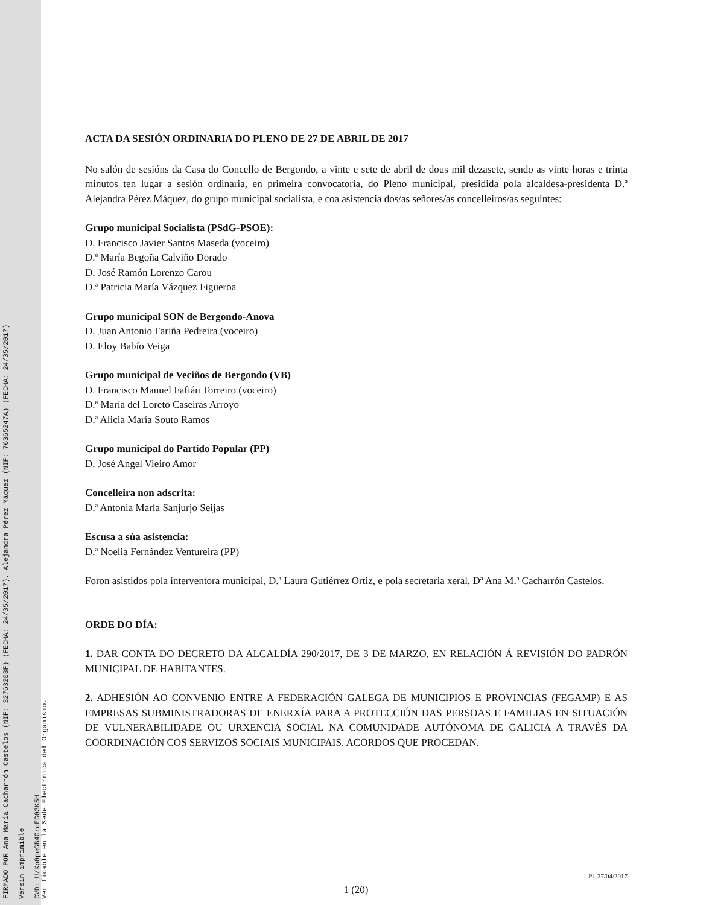FIRMADO POR Ana María Cacharrón Castelos (NIF: 32763208F) (FECHA: 24/05/2017), Alejandra Pérez Máquez (NIF: 76365247A) (FECHA: 24/05/2017)
Versin imprimible
CVD: U/Kp0peGB4GrqEG03K5H
Verificable en la Sede Electrnica del Organismo.
ACTA DA SESIÓN ORDINARIA DO PLENO DE 27 DE ABRIL DE 2017
No salón de sesións da Casa do Concello de Bergondo, a vinte e sete de abril de dous mil dezasete, sendo as vinte horas e trinta minutos ten lugar a sesión ordinaria, en primeira convocatoria, do Pleno municipal, presidida pola alcaldesa-presidenta D.ª Alejandra Pérez Máquez, do grupo municipal socialista, e coa asistencia dos/as señores/as concelleiros/as seguintes:
Grupo municipal Socialista (PSdG-PSOE):
D. Francisco Javier Santos Maseda (voceiro)
D.ª María Begoña Calviño Dorado
D. José Ramón Lorenzo Carou
D.ª Patricia María Vázquez Figueroa
Grupo municipal SON de Bergondo-Anova
D. Juan Antonio Fariña Pedreira (voceiro)
D. Eloy Babío Veiga
Grupo municipal de Veciños de Bergondo (VB)
D. Francisco Manuel Fafián Torreiro (voceiro)
D.ª María del Loreto Caseiras Arroyo
D.ª Alicia María Souto Ramos
Grupo municipal do Partido Popular (PP)
D. José Angel Vieiro Amor
Concelleira non adscrita:
D.ª Antonia María Sanjurjo Seijas
Escusa a súa asistencia:
D.ª Noelia Fernández Ventureira (PP)
Foron asistidos pola interventora municipal, D.ª Laura Gutiérrez Ortiz, e pola secretaria xeral, Dª Ana M.ª Cacharrón Castelos.
ORDE DO DÍA:
1. DAR CONTA DO DECRETO DA ALCALDÍA 290/2017, DE 3 DE MARZO, EN RELACIÓN Á REVISIÓN DO PADRÓN MUNICIPAL DE HABITANTES.
2. ADHESIÓN AO CONVENIO ENTRE A FEDERACIÓN GALEGA DE MUNICIPIOS E PROVINCIAS (FEGAMP) E AS EMPRESAS SUBMINISTRADORAS DE ENERXÍA PARA A PROTECCIÓN DAS PERSOAS E FAMILIAS EN SITUACIÓN DE VULNERABILIDADE OU URXENCIA SOCIAL NA COMUNIDADE AUTÓNOMA DE GALICIA A TRAVÉS DA COORDINACIÓN COS SERVIZOS SOCIAIS MUNICIPAIS. ACORDOS QUE PROCEDAN.
Pl. 27/04/2017
1 (20)